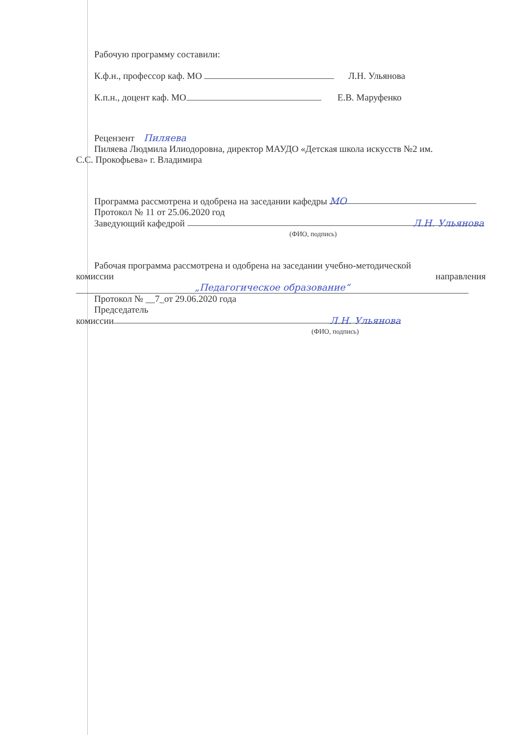Рабочую программу составили:
К.ф.н., профессор каф. МО Л.Н. Ульянова
К.п.н., доцент каф. МО Е.В. Маруфенко
Рецензент Пиляева
Пиляева Людмила Илиодоровна, директор МАУДО «Детская школа искусств №2 им.
С.С. Прокофьева» г. Владимира
Программа рассмотрена и одобрена на заседании кафедры МО
Протокол № 11 от 25.06.2020 год
Заведующий кафедрой Л.Н. Ульянова
(ФИО, подпись)
Рабочая программа рассмотрена и одобрена на заседании учебно-методической
комиссии направления
„Педагогическое образование“
Протокол № __7_от 29.06.2020 года
Председатель
комиссии Л.Н. Ульянова
(ФИО, подпись)